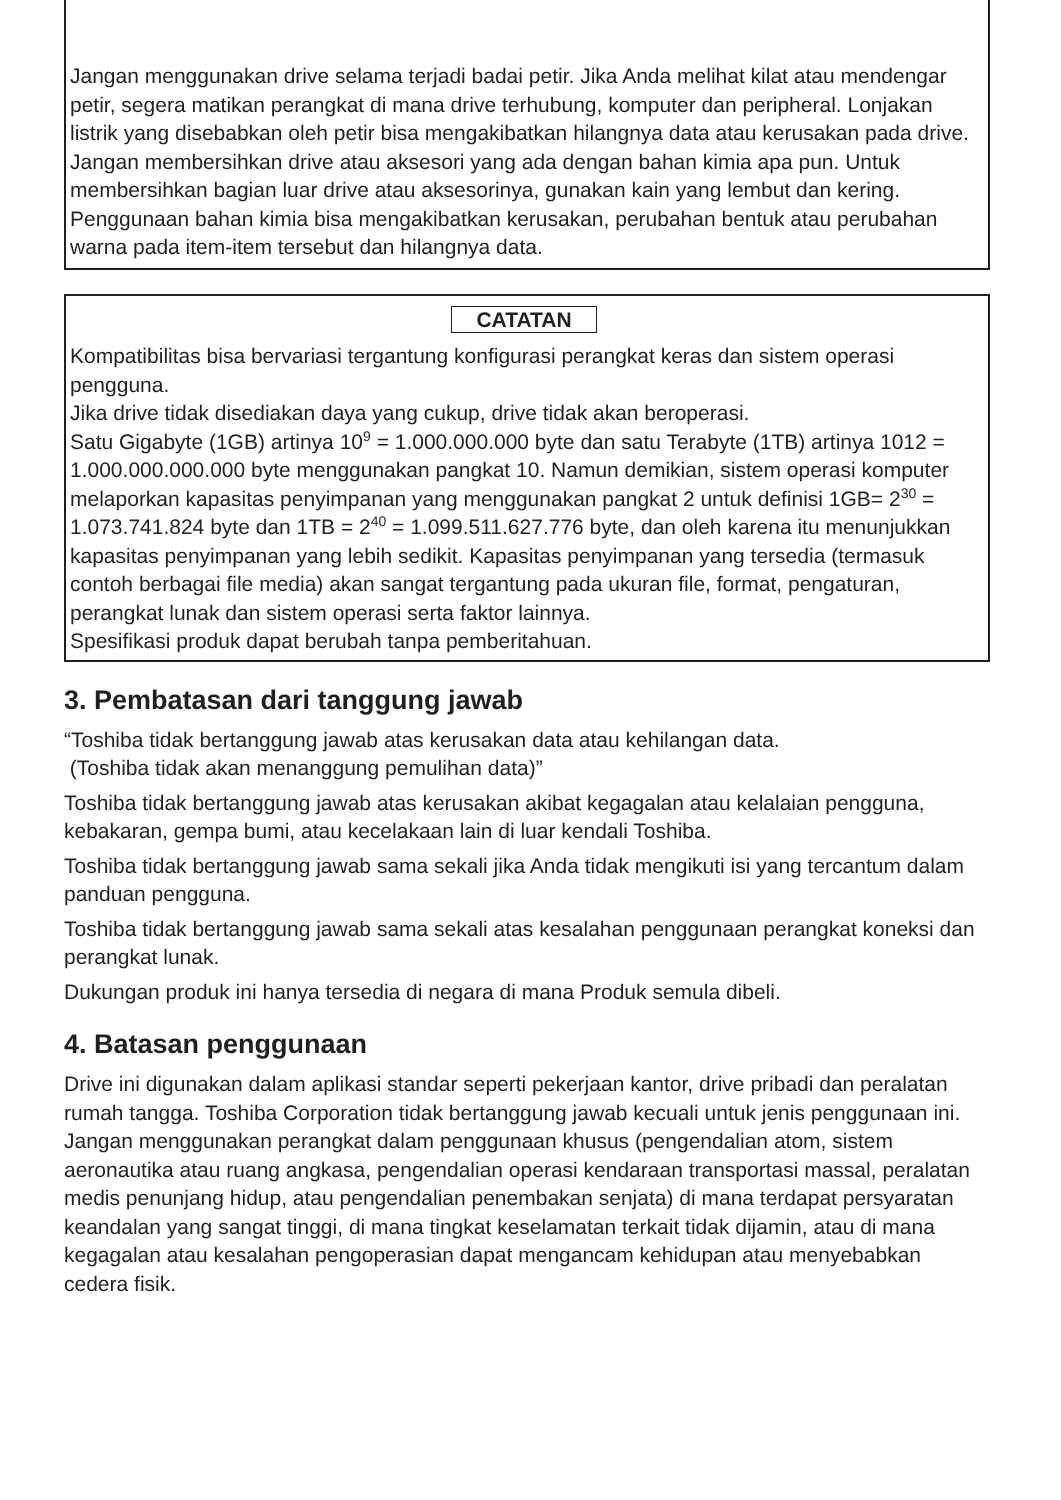Jangan menggunakan drive selama terjadi badai petir. Jika Anda melihat kilat atau mendengar petir, segera matikan perangkat di mana drive terhubung, komputer dan peripheral. Lonjakan listrik yang disebabkan oleh petir bisa mengakibatkan hilangnya data atau kerusakan pada drive.
Jangan membersihkan drive atau aksesori yang ada dengan bahan kimia apa pun. Untuk membersihkan bagian luar drive atau aksesorinya, gunakan kain yang lembut dan kering. Penggunaan bahan kimia bisa mengakibatkan kerusakan, perubahan bentuk atau perubahan warna pada item-item tersebut dan hilangnya data.
CATATAN
Kompatibilitas bisa bervariasi tergantung konfigurasi perangkat keras dan sistem operasi pengguna.
Jika drive tidak disediakan daya yang cukup, drive tidak akan beroperasi.
Satu Gigabyte (1GB) artinya 10<sup>9</sup> = 1.000.000.000 byte dan satu Terabyte (1TB) artinya 1012 = 1.000.000.000.000 byte menggunakan pangkat 10. Namun demikian, sistem operasi komputer melaporkan kapasitas penyimpanan yang menggunakan pangkat 2 untuk definisi 1GB= 2<sup>30</sup> = 1.073.741.824 byte dan 1TB = 2<sup>40</sup> = 1.099.511.627.776 byte, dan oleh karena itu menunjukkan kapasitas penyimpanan yang lebih sedikit. Kapasitas penyimpanan yang tersedia (termasuk contoh berbagai file media) akan sangat tergantung pada ukuran file, format, pengaturan, perangkat lunak dan sistem operasi serta faktor lainnya.
Spesifikasi produk dapat berubah tanpa pemberitahuan.
3. Pembatasan dari tanggung jawab
“Toshiba tidak bertanggung jawab atas kerusakan data atau kehilangan data.
(Toshiba tidak akan menanggung pemulihan data)”
Toshiba tidak bertanggung jawab atas kerusakan akibat kegagalan atau kelalaian pengguna, kebakaran, gempa bumi, atau kecelakaan lain di luar kendali Toshiba.
Toshiba tidak bertanggung jawab sama sekali jika Anda tidak mengikuti isi yang tercantum dalam panduan pengguna.
Toshiba tidak bertanggung jawab sama sekali atas kesalahan penggunaan perangkat koneksi dan perangkat lunak.
Dukungan produk ini hanya tersedia di negara di mana Produk semula dibeli.
4. Batasan penggunaan
Drive ini digunakan dalam aplikasi standar seperti pekerjaan kantor, drive pribadi dan peralatan rumah tangga. Toshiba Corporation tidak bertanggung jawab kecuali untuk jenis penggunaan ini. Jangan menggunakan perangkat dalam penggunaan khusus (pengendalian atom, sistem aeronautika atau ruang angkasa, pengendalian operasi kendaraan transportasi massal, peralatan medis penunjang hidup, atau pengendalian penembakan senjata) di mana terdapat persyaratan keandalan yang sangat tinggi, di mana tingkat keselamatan terkait tidak dijamin, atau di mana kegagalan atau kesalahan pengoperasian dapat mengancam kehidupan atau menyebabkan cedera fisik.